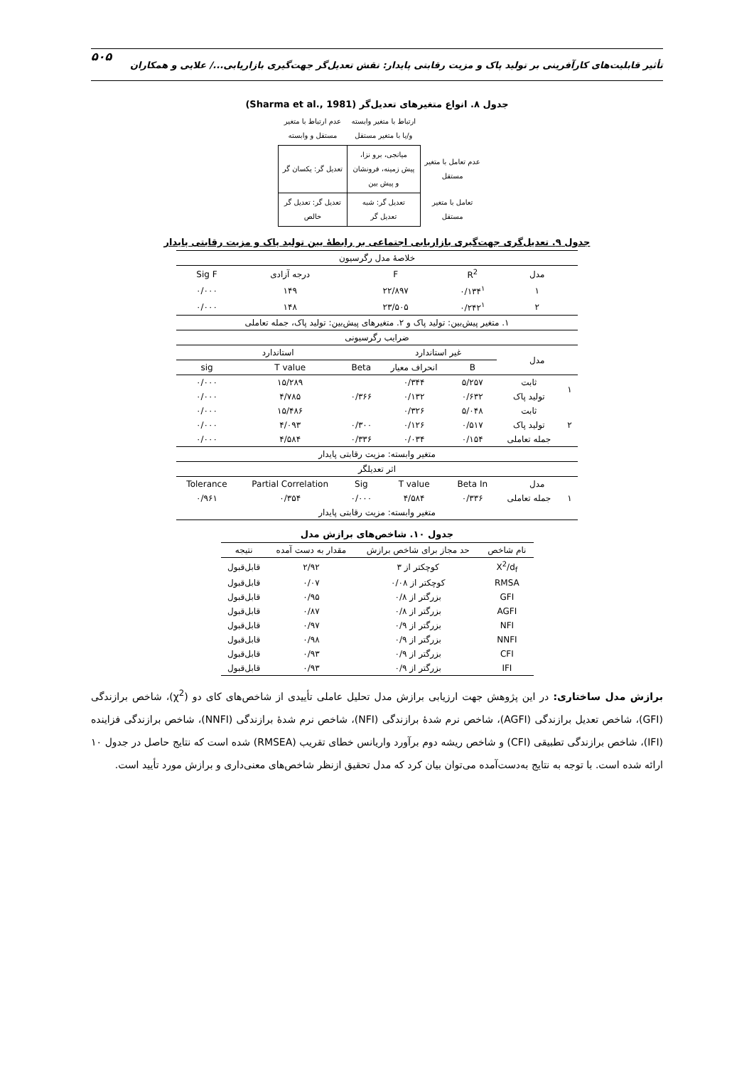تأثیر قابلیت‌های کارآفرینی بر تولید پاک و مزیت رقابتی پایدار: نقش تعدیل‌گر جهت‌گیری بازاریابی.../ علایی و همکاران ۵۰۵
جدول ۸. انواع متغیرهای تعدیل‌گر (Sharma et al., 1981)
| | ارتباط با متغیر وابسته و/یا با متغیر مستقل | عدم ارتباط با متغیر مستقل و وابسته | |
| عدم تعامل با متغیر مستقل | میانجی، برو نزا، پیش زمینه، فرونشان و پیش بین | تعدیل گر: یکسان گر | |
| تعامل با متغیر مستقل | تعدیل گر: شبه تعدیل گر | تعدیل گر: تعدیل گر خالص | |
جدول ۹. تعدیل‌گری جهت‌گیری بازاریابی اجتماعی بر رابطهٔ بین تولید پاک و مزیت رقابتی پایدار
| خلاصهٔ مدل رگرسیون | | | | | | |
| مدل | | R<sup>2</sup> | F | | درجه آزادی | Sig F |
| ۱ | | ۰/۱۳۴<sup>۱</sup> | ۲۲/۸۹۷ | | ۱۴۹ | ۰/۰۰۰ |
| ۲ | | ۰/۲۴۲<sup>۱</sup> | ۲۳/۵۰۵ | | ۱۴۸ | ۰/۰۰۰ |
| ۱. متغیر پیش‌بین: تولید پاک و ۲. متغیرهای پیش‌بین: تولید پاک، جمله تعاملی | | | | | | |
| ضرایب رگرسیونی | | | | | | |
| مدل | | غیر استاندارد | | استاندارد | | |
| | | B | انحراف معیار | Beta | T value | sig |
| ۱ | ثابت | ۵/۲۵۷ | ۰/۳۴۴ | | ۱۵/۲۸۹ | ۰/۰۰۰ |
| | تولید پاک | ۰/۶۳۲ | ۰/۱۳۲ | ۰/۳۶۶ | ۴/۷۸۵ | ۰/۰۰۰ |
| ۲ | ثابت | ۵/۰۴۸ | ۰/۳۲۶ | | ۱۵/۴۸۶ | ۰/۰۰۰ |
| | تولید پاک | ۰/۵۱۷ | ۰/۱۲۶ | ۰/۳۰۰ | ۴/۰۹۳ | ۰/۰۰۰ |
| | جمله تعاملی | ۰/۱۵۴ | ۰/۰۳۴ | ۰/۳۳۶ | ۴/۵۸۴ | ۰/۰۰۰ |
| متغیر وابسته: مزیت رقابتی پایدار | | | | | | |
| اثر تعدیلگر | | | | | | |
| مدل | | Beta In | T value | Sig | Partial Correlation | Tolerance |
| ۱ | جمله تعاملی | ۰/۳۳۶ | ۴/۵۸۴ | ۰/۰۰۰ | ۰/۳۵۴ | ۰/۹۶۱ |
| متغیر وابسته: مزیت رقابتی پایدار | | | | | | |
جدول ۱۰. شاخص‌های برازش مدل
| نام شاخص | حد مجاز برای شاخص برازش | مقدار به دست آمده | نتیجه |
| --- | --- | --- | --- |
| X<sup>2</sup>/d<sub>f</sub> | کوچکتر از ۳ | ۲/۹۲ | قابل‌قبول |
| RMSA | کوچکتر از ۰/۰۸ | ۰/۰۷ | قابل‌قبول |
| GFI | بزرگتر از ۰/۸ | ۰/۹۵ | قابل‌قبول |
| AGFI | بزرگتر از ۰/۸ | ۰/۸۷ | قابل‌قبول |
| NFI | بزرگتر از ۰/۹ | ۰/۹۷ | قابل‌قبول |
| NNFI | بزرگتر از ۰/۹ | ۰/۹۸ | قابل‌قبول |
| CFI | بزرگتر از ۰/۹ | ۰/۹۳ | قابل‌قبول |
| IFI | بزرگتر از ۰/۹ | ۰/۹۳ | قابل‌قبول |
برازش مدل ساختاری: در این پژوهش جهت ارزیابی برازش مدل تحلیل عاملی تأییدی از شاخص‌های کای دو (χ<sup>2</sup>)، شاخص برازندگی (GFI)، شاخص تعدیل برازندگی (AGFI)، شاخص نرم شدهٔ برازندگی (NFI)، شاخص نرم شدهٔ برازندگی (NNFI)، شاخص برازندگی فزاینده (IFI)، شاخص برازندگی تطبیقی (CFI) و شاخص ریشه دوم برآورد واریانس خطای تقریب (RMSEA) شده است که نتایج حاصل در جدول ۱۰ ارائه شده است. با توجه به نتایج به‌دست‌آمده می‌توان بیان کرد که مدل تحقیق ازنظر شاخص‌های معنی‌داری و برازش مورد تأیید است.